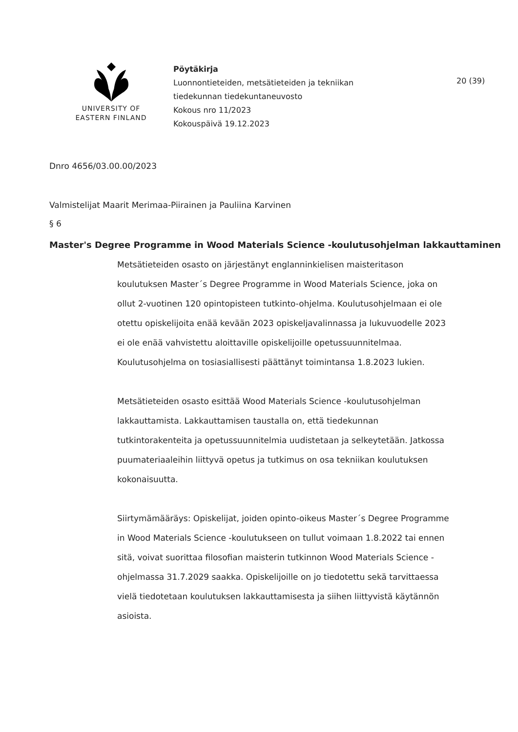UNIVERSITY OF
EASTERN FINLAND
Pöytäkirja
Luonnontieteiden, metsätieteiden ja tekniikan
tiedekunnan tiedekuntaneuvosto
Kokous nro 11/2023
Kokouspäivä 19.12.2023
20 (39)
Dnro 4656/03.00.00/2023
Valmistelijat Maarit Merimaa-Piirainen ja Pauliina Karvinen
§ 6
Master's Degree Programme in Wood Materials Science -koulutusohjelman lakkauttaminen
Metsätieteiden osasto on järjestänyt englanninkielisen maisteritason koulutuksen Master´s Degree Programme in Wood Materials Science, joka on ollut 2-vuotinen 120 opintopisteen tutkinto-ohjelma. Koulutusohjelmaan ei ole otettu opiskelijoita enää kevään 2023 opiskeljavalinnassa ja lukuvuodelle 2023 ei ole enää vahvistettu aloittaville opiskelijoille opetussuunnitelmaa. Koulutusohjelma on tosiasiallisesti päättänyt toimintansa 1.8.2023 lukien.
Metsätieteiden osasto esittää Wood Materials Science -koulutusohjelman lakkauttamista. Lakkauttamisen taustalla on, että tiedekunnan tutkintorakenteita ja opetussuunnitelmia uudistetaan ja selkeytetään. Jatkossa puumateriaaleihin liittyvä opetus ja tutkimus on osa tekniikan koulutuksen kokonaisuutta.
Siirtymämääräys: Opiskelijat, joiden opinto-oikeus Master´s Degree Programme in Wood Materials Science -koulutukseen on tullut voimaan 1.8.2022 tai ennen sitä, voivat suorittaa filosofian maisterin tutkinnon Wood Materials Science -ohjelmassa 31.7.2029 saakka. Opiskelijoille on jo tiedotettu sekä tarvittaessa vielä tiedotetaan koulutuksen lakkauttamisesta ja siihen liittyvistä käytännön asioista.